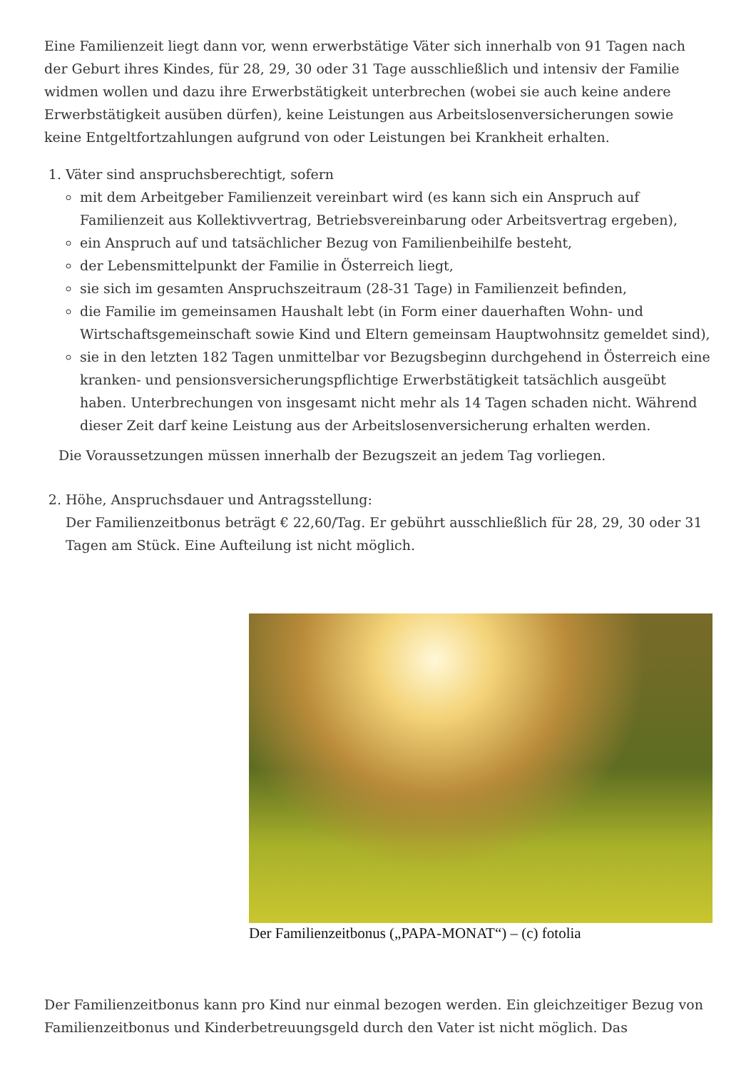Eine Familienzeit liegt dann vor, wenn erwerbstätige Väter sich innerhalb von 91 Tagen nach der Geburt ihres Kindes, für 28, 29, 30 oder 31 Tage ausschließlich und intensiv der Familie widmen wollen und dazu ihre Erwerbstätigkeit unterbrechen (wobei sie auch keine andere Erwerbstätigkeit ausüben dürfen), keine Leistungen aus Arbeitslosenversicherungen sowie keine Entgeltfortzahlungen aufgrund von oder Leistungen bei Krankheit erhalten.
1. Väter sind anspruchsberechtigt, sofern
mit dem Arbeitgeber Familienzeit vereinbart wird (es kann sich ein Anspruch auf Familienzeit aus Kollektivvertrag, Betriebsvereinbarung oder Arbeitsvertrag ergeben),
ein Anspruch auf und tatsächlicher Bezug von Familienbeihilfe besteht,
der Lebensmittelpunkt der Familie in Österreich liegt,
sie sich im gesamten Anspruchszeitraum (28-31 Tage) in Familienzeit befinden,
die Familie im gemeinsamen Haushalt lebt (in Form einer dauerhaften Wohn- und Wirtschaftsgemeinschaft sowie Kind und Eltern gemeinsam Hauptwohnsitz gemeldet sind),
sie in den letzten 182 Tagen unmittelbar vor Bezugsbeginn durchgehend in Österreich eine kranken- und pensionsversicherungspflichtige Erwerbstätigkeit tatsächlich ausgeübt haben. Unterbrechungen von insgesamt nicht mehr als 14 Tagen schaden nicht. Während dieser Zeit darf keine Leistung aus der Arbeitslosenversicherung erhalten werden.
Die Voraussetzungen müssen innerhalb der Bezugszeit an jedem Tag vorliegen.
2. Höhe, Anspruchsdauer und Antragsstellung:
Der Familienzeitbonus beträgt € 22,60/Tag. Er gebührt ausschließlich für 28, 29, 30 oder 31 Tagen am Stück. Eine Aufteilung ist nicht möglich.
Der Familienzeitbonus („PAPA-MONAT“) – (c) fotolia
Der Familienzeitbonus kann pro Kind nur einmal bezogen werden. Ein gleichzeitiger Bezug von Familienzeitbonus und Kinderbetreuungsgeld durch den Vater ist nicht möglich. Das